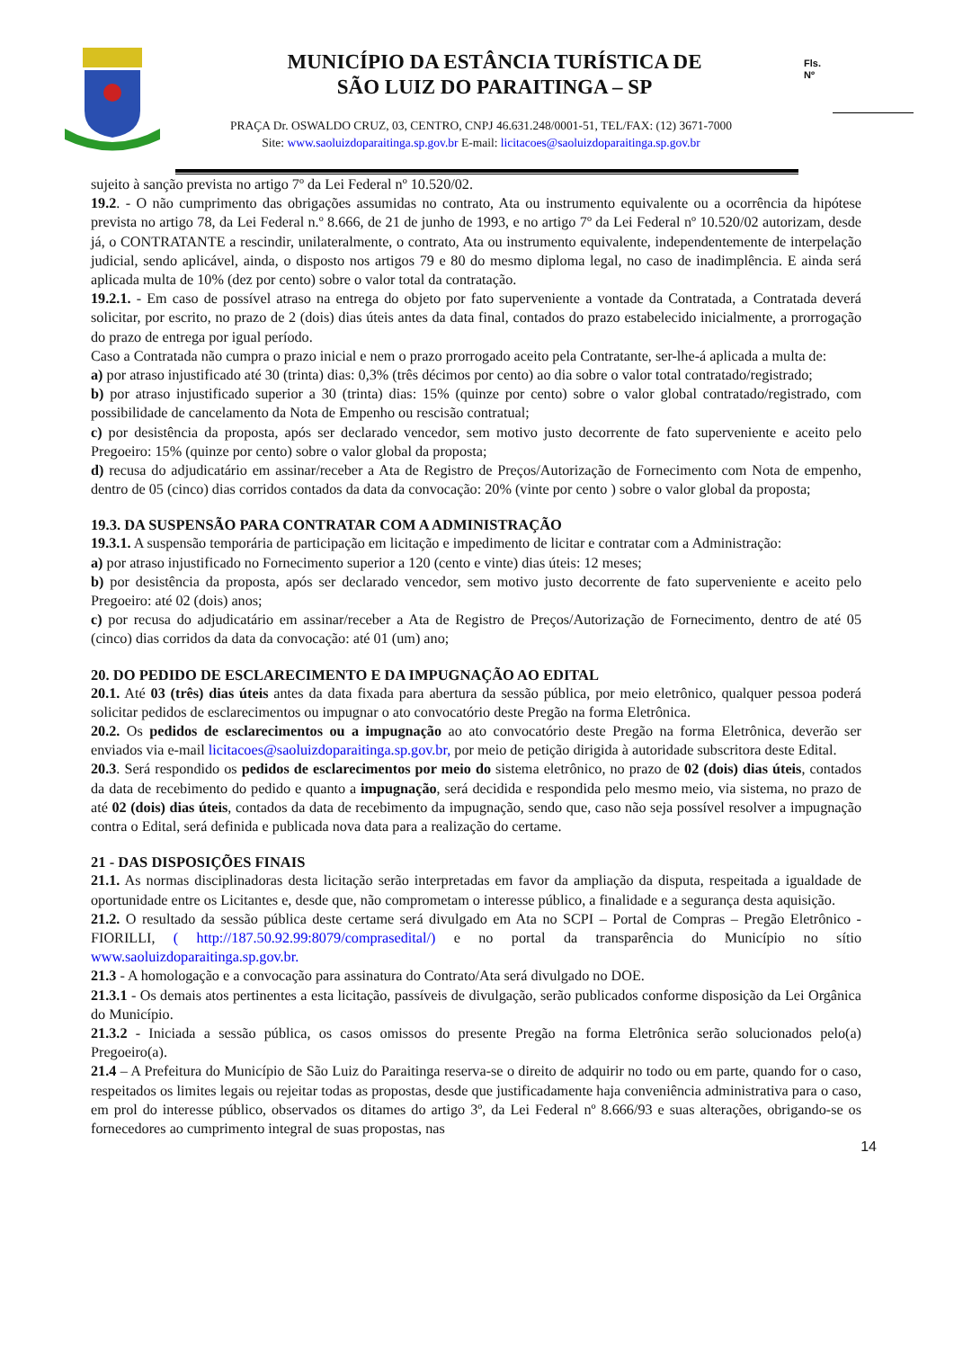MUNICÍPIO DA ESTÂNCIA TURÍSTICA DE
SÃO LUIZ DO PARAITINGA – SP
Fls.
Nº
PRAÇA Dr. OSWALDO CRUZ, 03, CENTRO, CNPJ 46.631.248/0001-51, TEL/FAX: (12) 3671-7000
Site: www.saoluizdoparaitinga.sp.gov.br E-mail: licitacoes@saoluizdoparaitinga.sp.gov.br
sujeito à sanção prevista no artigo 7º da Lei Federal nº 10.520/02.
19.2. - O não cumprimento das obrigações assumidas no contrato, Ata ou instrumento equivalente ou a ocorrência da hipótese prevista no artigo 78, da Lei Federal n.º 8.666, de 21 de junho de 1993, e no artigo 7º da Lei Federal nº 10.520/02 autorizam, desde já, o CONTRATANTE a rescindir, unilateralmente, o contrato, Ata ou instrumento equivalente, independentemente de interpelação judicial, sendo aplicável, ainda, o disposto nos artigos 79 e 80 do mesmo diploma legal, no caso de inadimplência. E ainda será aplicada multa de 10% (dez por cento) sobre o valor total da contratação.
19.2.1. - Em caso de possível atraso na entrega do objeto por fato superveniente a vontade da Contratada, a Contratada deverá solicitar, por escrito, no prazo de 2 (dois) dias úteis antes da data final, contados do prazo estabelecido inicialmente, a prorrogação do prazo de entrega por igual período.
Caso a Contratada não cumpra o prazo inicial e nem o prazo prorrogado aceito pela Contratante, ser-lhe-á aplicada a multa de:
a) por atraso injustificado até 30 (trinta) dias: 0,3% (três décimos por cento) ao dia sobre o valor total contratado/registrado;
b) por atraso injustificado superior a 30 (trinta) dias: 15% (quinze por cento) sobre o valor global contratado/registrado, com possibilidade de cancelamento da Nota de Empenho ou rescisão contratual;
c) por desistência da proposta, após ser declarado vencedor, sem motivo justo decorrente de fato superveniente e aceito pelo Pregoeiro: 15% (quinze por cento) sobre o valor global da proposta;
d) recusa do adjudicatário em assinar/receber a Ata de Registro de Preços/Autorização de Fornecimento com Nota de empenho, dentro de 05 (cinco) dias corridos contados da data da convocação: 20% (vinte por cento ) sobre o valor global da proposta;
19.3. DA SUSPENSÃO PARA CONTRATAR COM A ADMINISTRAÇÃO
19.3.1. A suspensão temporária de participação em licitação e impedimento de licitar e contratar com a Administração:
a) por atraso injustificado no Fornecimento superior a 120 (cento e vinte) dias úteis: 12 meses;
b) por desistência da proposta, após ser declarado vencedor, sem motivo justo decorrente de fato superveniente e aceito pelo Pregoeiro: até 02 (dois) anos;
c) por recusa do adjudicatário em assinar/receber a Ata de Registro de Preços/Autorização de Fornecimento, dentro de até 05 (cinco) dias corridos da data da convocação: até 01 (um) ano;
20. DO PEDIDO DE ESCLARECIMENTO E DA IMPUGNAÇÃO AO EDITAL
20.1. Até 03 (três) dias úteis antes da data fixada para abertura da sessão pública, por meio eletrônico, qualquer pessoa poderá solicitar pedidos de esclarecimentos ou impugnar o ato convocatório deste Pregão na forma Eletrônica.
20.2. Os pedidos de esclarecimentos ou a impugnação ao ato convocatório deste Pregão na forma Eletrônica, deverão ser enviados via e-mail licitacoes@saoluizdoparaitinga.sp.gov.br, por meio de petição dirigida à autoridade subscritora deste Edital.
20.3. Será respondido os pedidos de esclarecimentos por meio do sistema eletrônico, no prazo de 02 (dois) dias úteis, contados da data de recebimento do pedido e quanto a impugnação, será decidida e respondida pelo mesmo meio, via sistema, no prazo de até 02 (dois) dias úteis, contados da data de recebimento da impugnação, sendo que, caso não seja possível resolver a impugnação contra o Edital, será definida e publicada nova data para a realização do certame.
21 - DAS DISPOSIÇÕES FINAIS
21.1. As normas disciplinadoras desta licitação serão interpretadas em favor da ampliação da disputa, respeitada a igualdade de oportunidade entre os Licitantes e, desde que, não comprometam o interesse público, a finalidade e a segurança desta aquisição.
21.2. O resultado da sessão pública deste certame será divulgado em Ata no SCPI – Portal de Compras – Pregão Eletrônico - FIORILLI, ( http://187.50.92.99:8079/comprasedital/) e no portal da transparência do Município no sítio www.saoluizdoparaitinga.sp.gov.br.
21.3 - A homologação e a convocação para assinatura do Contrato/Ata será divulgado no DOE.
21.3.1 - Os demais atos pertinentes a esta licitação, passíveis de divulgação, serão publicados conforme disposição da Lei Orgânica do Município.
21.3.2 - Iniciada a sessão pública, os casos omissos do presente Pregão na forma Eletrônica serão solucionados pelo(a) Pregoeiro(a).
21.4 – A Prefeitura do Município de São Luiz do Paraitinga reserva-se o direito de adquirir no todo ou em parte, quando for o caso, respeitados os limites legais ou rejeitar todas as propostas, desde que justificadamente haja conveniência administrativa para o caso, em prol do interesse público, observados os ditames do artigo 3º, da Lei Federal nº 8.666/93 e suas alterações, obrigando-se os fornecedores ao cumprimento integral de suas propostas, nas
14